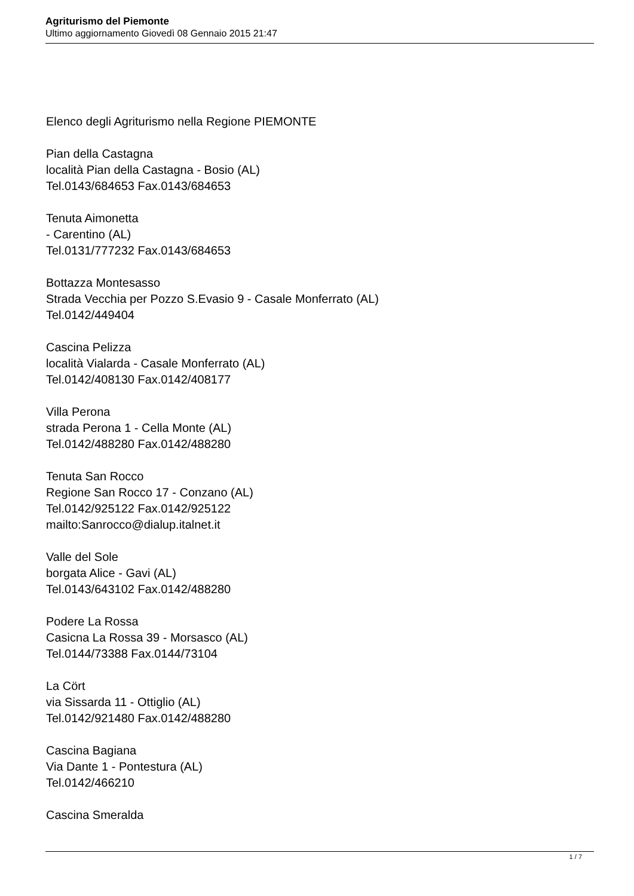Agriturismo del Piemonte
Ultimo aggiornamento Giovedì 08 Gennaio 2015 21:47
Elenco degli Agriturismo nella Regione PIEMONTE
Pian della Castagna
località Pian della Castagna - Bosio (AL)
Tel.0143/684653 Fax.0143/684653
Tenuta Aimonetta
- Carentino (AL)
Tel.0131/777232 Fax.0143/684653
Bottazza Montesasso
Strada Vecchia per Pozzo S.Evasio 9 - Casale Monferrato (AL)
Tel.0142/449404
Cascina Pelizza
località Vialarda - Casale Monferrato (AL)
Tel.0142/408130 Fax.0142/408177
Villa Perona
strada Perona 1 - Cella Monte (AL)
Tel.0142/488280 Fax.0142/488280
Tenuta San Rocco
Regione San Rocco 17 - Conzano (AL)
Tel.0142/925122 Fax.0142/925122
mailto:Sanrocco@dialup.italnet.it
Valle del Sole
borgata Alice - Gavi (AL)
Tel.0143/643102 Fax.0142/488280
Podere La Rossa
Casicna La Rossa 39 - Morsasco (AL)
Tel.0144/73388 Fax.0144/73104
La Cört
via Sissarda 11 - Ottiglio (AL)
Tel.0142/921480 Fax.0142/488280
Cascina Bagiana
Via Dante 1 - Pontestura (AL)
Tel.0142/466210
Cascina Smeralda
1 / 7